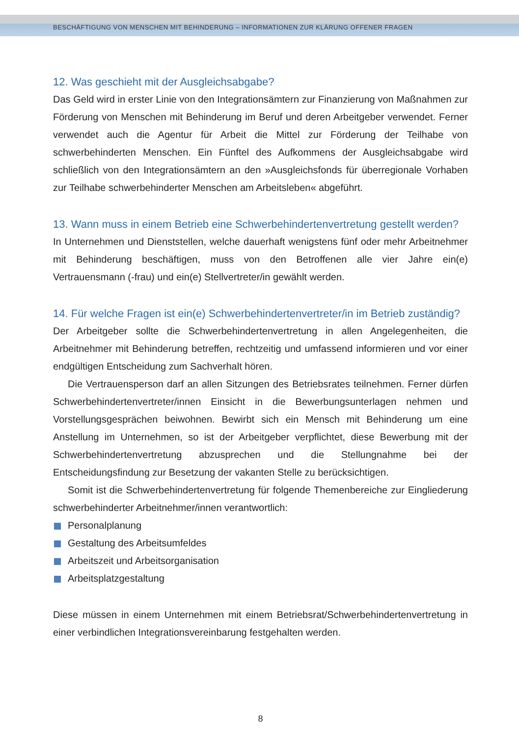BESCHÄFTIGUNG VON MENSCHEN MIT BEHINDERUNG – INFORMATIONEN ZUR KLÄRUNG OFFENER FRAGEN
12. Was geschieht mit der Ausgleichsabgabe?
Das Geld wird in erster Linie von den Integrationsämtern zur Finanzierung von Maßnahmen zur Förderung von Menschen mit Behinderung im Beruf und deren Arbeitgeber verwendet. Ferner verwendet auch die Agentur für Arbeit die Mittel zur Förderung der Teilhabe von schwerbehinderten Menschen. Ein Fünftel des Aufkommens der Ausgleichsabgabe wird schließlich von den Integrationsämtern an den »Ausgleichsfonds für überregionale Vorhaben zur Teilhabe schwerbehinderter Menschen am Arbeitsleben« abgeführt.
13. Wann muss in einem Betrieb eine Schwerbehindertenvertretung gestellt werden?
In Unternehmen und Dienststellen, welche dauerhaft wenigstens fünf oder mehr Arbeitnehmer mit Behinderung beschäftigen, muss von den Betroffenen alle vier Jahre ein(e) Vertrauensmann (-frau) und ein(e) Stellvertreter/in gewählt werden.
14. Für welche Fragen ist ein(e) Schwerbehindertenvertreter/in im Betrieb zuständig?
Der Arbeitgeber sollte die Schwerbehindertenvertretung in allen Angelegenheiten, die Arbeitnehmer mit Behinderung betreffen, rechtzeitig und umfassend informieren und vor einer endgültigen Entscheidung zum Sachverhalt hören.
Die Vertrauensperson darf an allen Sitzungen des Betriebsrates teilnehmen. Ferner dürfen Schwerbehindertenvertreter/innen Einsicht in die Bewerbungsunterlagen nehmen und Vorstellungsgesprächen beiwohnen. Bewirbt sich ein Mensch mit Behinderung um eine Anstellung im Unternehmen, so ist der Arbeitgeber verpflichtet, diese Bewerbung mit der Schwerbehindertenvertretung abzusprechen und die Stellungnahme bei der Entscheidungsfindung zur Besetzung der vakanten Stelle zu berücksichtigen.
Somit ist die Schwerbehindertenvertretung für folgende Themenbereiche zur Eingliederung schwerbehinderter Arbeitnehmer/innen verantwortlich:
Personalplanung
Gestaltung des Arbeitsumfeldes
Arbeitszeit und Arbeitsorganisation
Arbeitsplatzgestaltung
Diese müssen in einem Unternehmen mit einem Betriebsrat/Schwerbehindertenvertretung in einer verbindlichen Integrationsvereinbarung festgehalten werden.
8